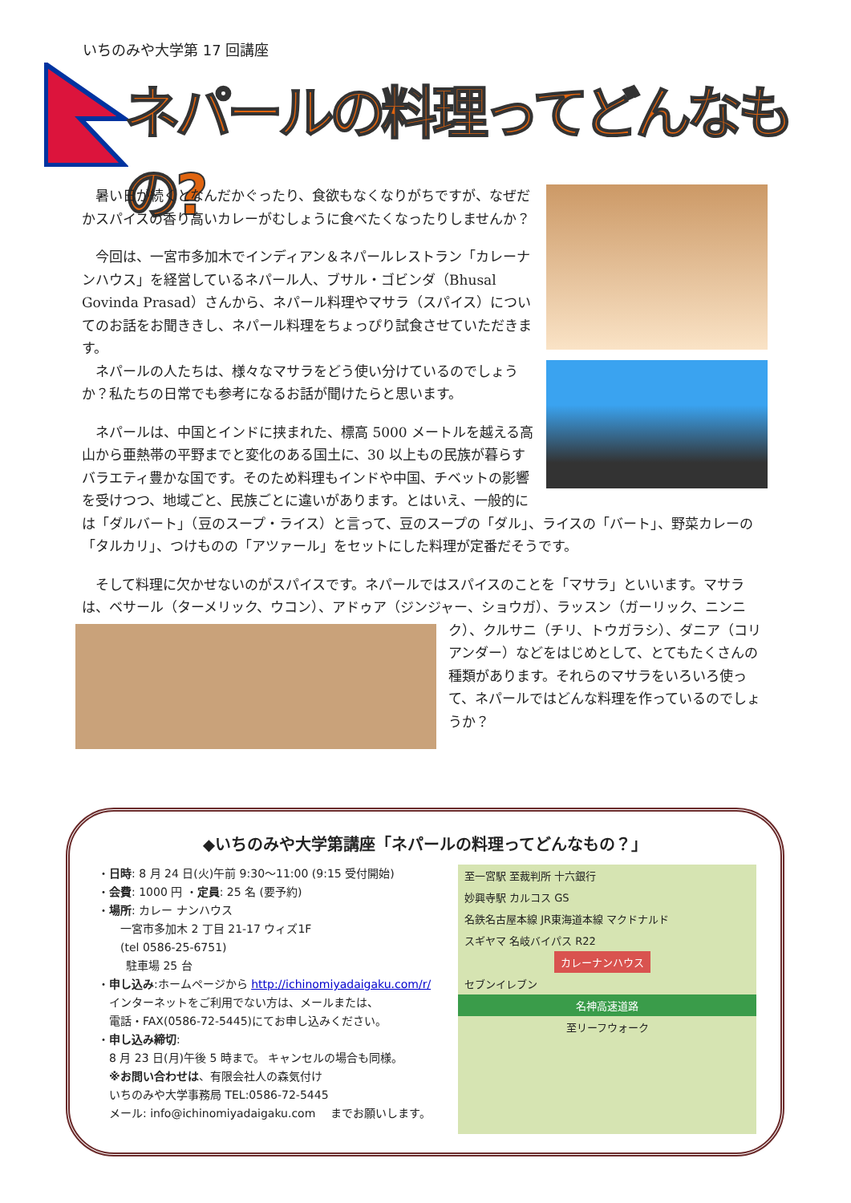いちのみや大学第 17 回講座
ネパールの料理ってどんなもの?
暑い日が続くとなんだかぐったり、食欲もなくなりがちですが、なぜだかスパイスの香り高いカレーがむしょうに食べたくなったりしませんか？
今回は、一宮市多加木でインディアン＆ネパールレストラン「カレーナンハウス」を経営しているネパール人、ブサル・ゴビンダ（Bhusal Govinda Prasad）さんから、ネパール料理やマサラ（スパイス）についてのお話をお聞ききし、ネパール料理をちょっぴり試食させていただきます。
ネパールの人たちは、様々なマサラをどう使い分けているのでしょうか？私たちの日常でも参考になるお話が聞けたらと思います。
ネパールは、中国とインドに挟まれた、標高 5000 メートルを越える高山から亜熱帯の平野までと変化のある国土に、30 以上もの民族が暮らすバラエティ豊かな国です。そのため料理もインドや中国、チベットの影響を受けつつ、地域ごと、民族ごとに違いがあります。とはいえ、一般的には「ダルバート」（豆のスープ・ライス）と言って、豆のスープの「ダル」、ライスの「バート」、野菜カレーの「タルカリ」、つけものの「アツァール」をセットにした料理が定番だそうです。
そして料理に欠かせないのがスパイスです。ネパールではスパイスのことを「マサラ」といいます。マサラは、ベサール（ターメリック、ウコン）、アドゥア（ジンジャー、ショウガ）、ラッスン（ガーリ ック、ニンニク）、クルサニ（チリ、トウガラシ）、ダニア（コリアンダー）などをはじめとして、とてもたくさんの種類があります。それらのマサラをいろいろ使って、ネパールではどんな料理を作っているのでしょうか？
◆いちのみや大学第講座「ネパールの料理ってどんなもの？」
・日時: 8 月 24 日(火)午前 9:30～11:00 (9:15 受付開始)
・会費: 1000 円 ・定員: 25 名 (要予約)
・場所: カレー ナンハウス
  一宮市多加木 2 丁目 21-17 ウィズ1F
  (tel 0586-25-6751)
   駐車場 25 台
・申し込み:ホームページから http://ichinomiyadaigaku.com/r/
 インターネットをご利用でない方は、メールまたは、
 電話・FAX(0586-72-5445)にてお申し込みください。
・申し込み締切:
 8 月 23 日(月)午後 5 時まで。 キャンセルの場合も同様。
 ※お問い合わせは、有限会社人の森気付け
 いちのみや大学事務局 TEL:0586-72-5445
 メール: info@ichinomiyadaigaku.com  までお願いします。
至一宮駅 至裁判所 十六銀行
妙興寺駅 カルコス GS
名鉄名古屋本線 JR東海道本線 マクドナルド
スギヤマ 名岐バイパス R22
カレーナンハウス
セブンイレブン
名神高速道路
至リーフウォーク